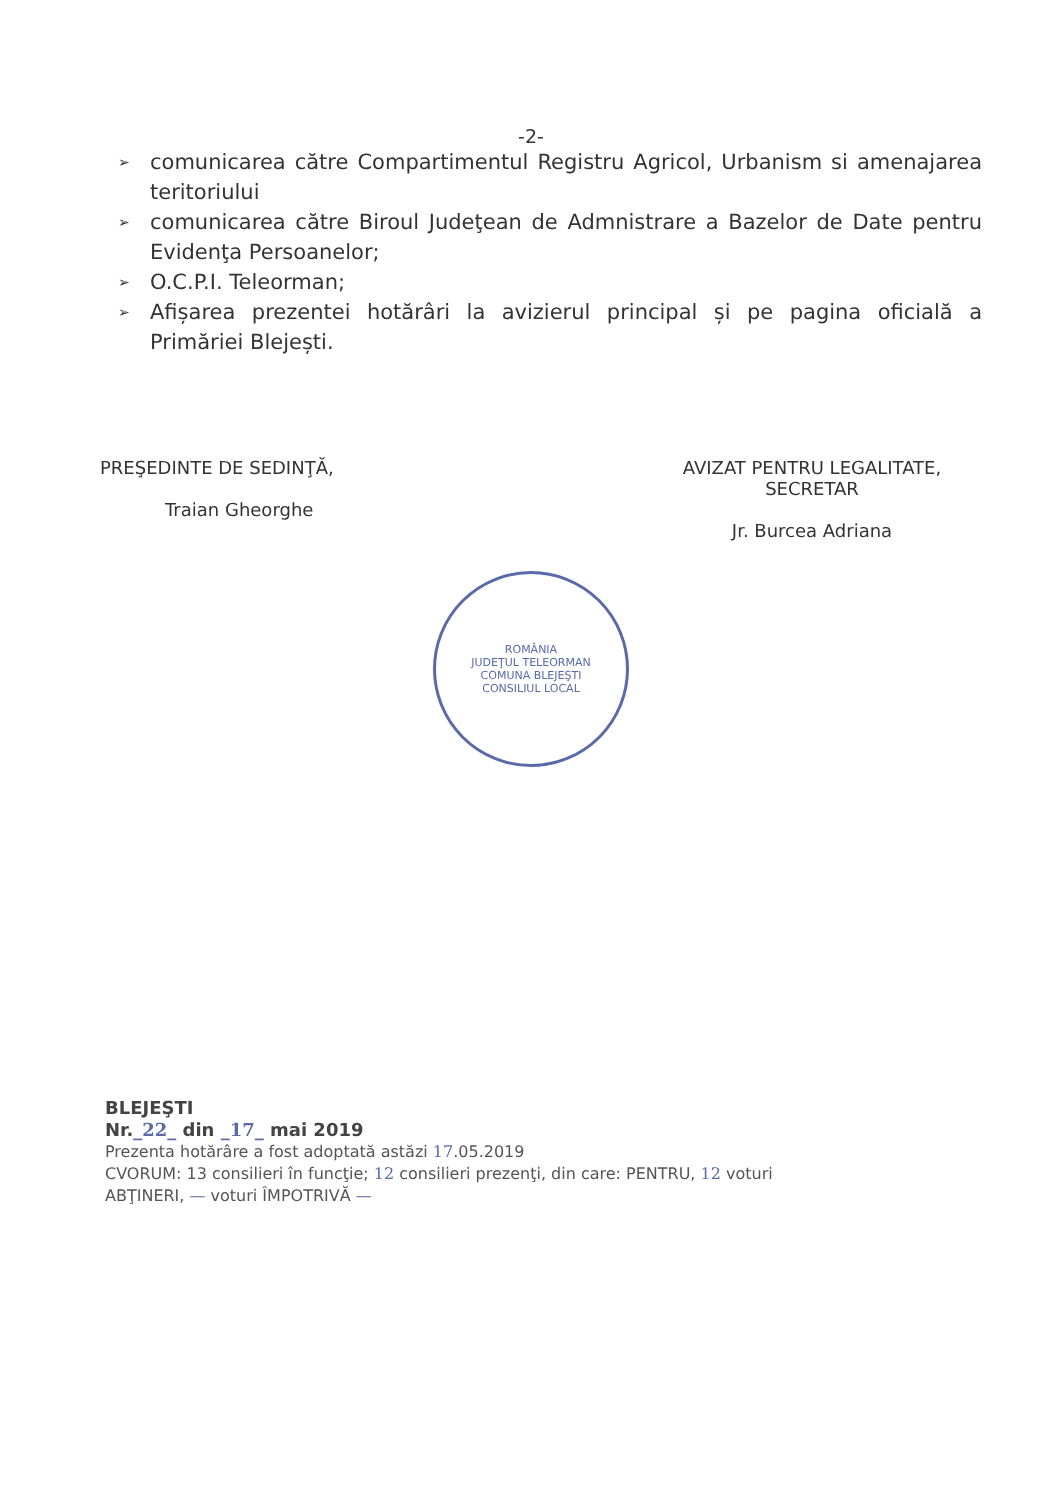-2-
➢ comunicarea către Compartimentul Registru Agricol, Urbanism si amenajarea teritoriului
➢ comunicarea către Biroul Judeţean de Admnistrare a Bazelor de Date pentru Evidenţa Persoanelor;
➢ O.C.P.I. Teleorman;
➢ Afișarea prezentei hotărâri la avizierul principal și pe pagina oficială a Primăriei Blejești.
PREŞEDINTE DE SEDINŢĂ,
Traian Gheorghe
AVIZAT PENTRU LEGALITATE,
SECRETAR
Jr. Burcea Adriana
ROMÂNIA
JUDEŢUL TELEORMAN
COMUNA BLEJEŞTI
CONSILIUL LOCAL
BLEJEŞTI
Nr._22_ din _17_ mai 2019
Prezenta hotărâre a fost adoptată astăzi 17.05.2019
CVORUM: 13 consilieri în funcţie; 12 consilieri prezenţi, din care: PENTRU, 12 voturi
ABŢINERI, — voturi ÎMPOTRIVĂ —